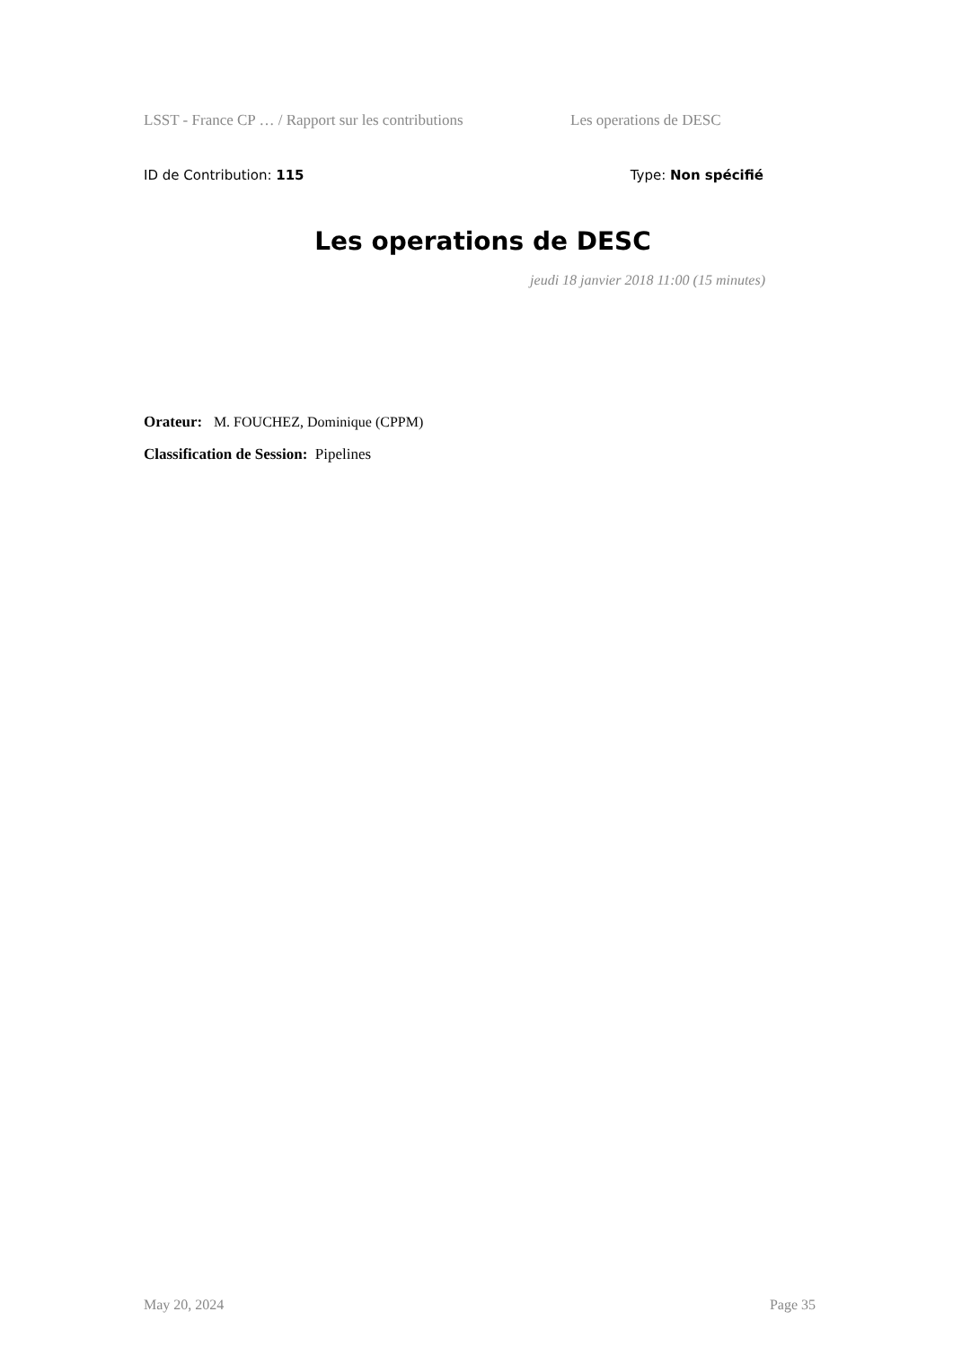LSST - France CP … / Rapport sur les contributions Les operations de DESC
ID de Contribution: 115 Type: Non spécifié
Les operations de DESC
jeudi 18 janvier 2018 11:00 (15 minutes)
Orateur: M. FOUCHEZ, Dominique (CPPM)
Classification de Session: Pipelines
May 20, 2024 Page 35